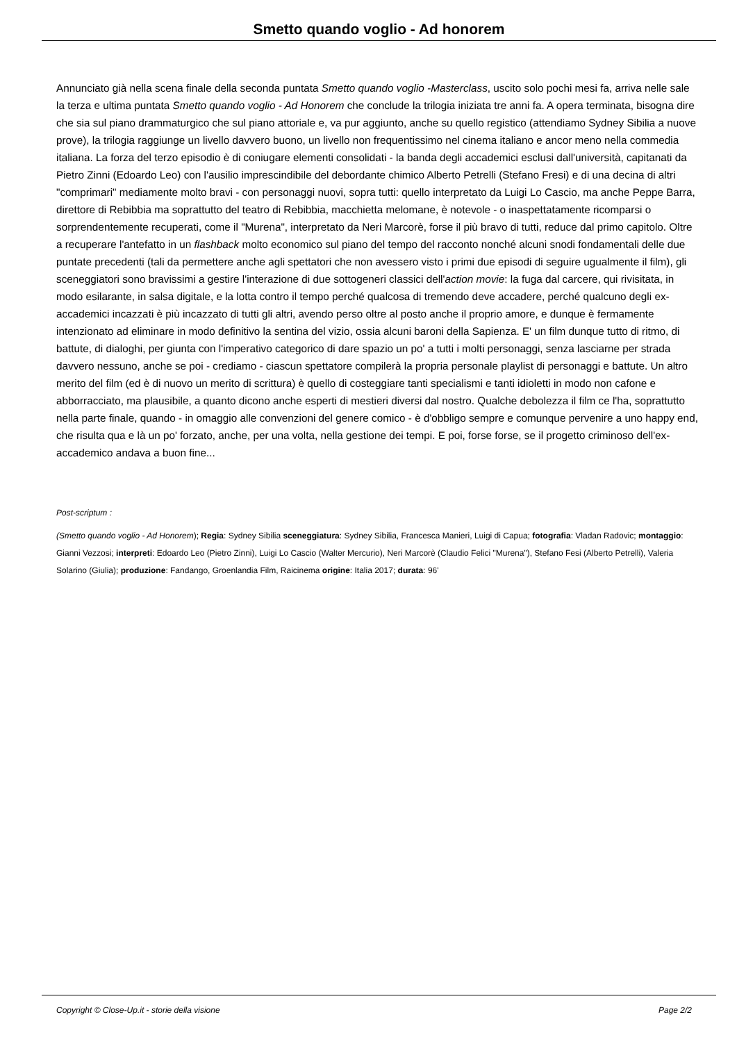Smetto quando voglio - Ad honorem
Annunciato già nella scena finale della seconda puntata Smetto quando voglio -Masterclass, uscito solo pochi mesi fa, arriva nelle sale la terza e ultima puntata Smetto quando voglio - Ad Honorem che conclude la trilogia iniziata tre anni fa. A opera terminata, bisogna dire che sia sul piano drammaturgico che sul piano attoriale e, va pur aggiunto, anche su quello registico (attendiamo Sydney Sibilia a nuove prove), la trilogia raggiunge un livello davvero buono, un livello non frequentissimo nel cinema italiano e ancor meno nella commedia italiana. La forza del terzo episodio è di coniugare elementi consolidati - la banda degli accademici esclusi dall'università, capitanati da Pietro Zinni (Edoardo Leo) con l'ausilio imprescindibile del debordante chimico Alberto Petrelli (Stefano Fresi) e di una decina di altri "comprimari" mediamente molto bravi - con personaggi nuovi, sopra tutti: quello interpretato da Luigi Lo Cascio, ma anche Peppe Barra, direttore di Rebibbia ma soprattutto del teatro di Rebibbia, macchietta melomane, è notevole - o inaspettatamente ricomparsi o sorprendentemente recuperati, come il "Murena", interpretato da Neri Marcorè, forse il più bravo di tutti, reduce dal primo capitolo. Oltre a recuperare l'antefatto in un flashback molto economico sul piano del tempo del racconto nonché alcuni snodi fondamentali delle due puntate precedenti (tali da permettere anche agli spettatori che non avessero visto i primi due episodi di seguire ugualmente il film), gli sceneggiatori sono bravissimi a gestire l'interazione di due sottogeneri classici dell'action movie: la fuga dal carcere, qui rivisitata, in modo esilarante, in salsa digitale, e la lotta contro il tempo perché qualcosa di tremendo deve accadere, perché qualcuno degli ex-accademici incazzati è più incazzato di tutti gli altri, avendo perso oltre al posto anche il proprio amore, e dunque è fermamente intenzionato ad eliminare in modo definitivo la sentina del vizio, ossia alcuni baroni della Sapienza. E' un film dunque tutto di ritmo, di battute, di dialoghi, per giunta con l'imperativo categorico di dare spazio un po' a tutti i molti personaggi, senza lasciarne per strada davvero nessuno, anche se poi - crediamo - ciascun spettatore compilerà la propria personale playlist di personaggi e battute. Un altro merito del film (ed è di nuovo un merito di scrittura) è quello di costeggiare tanti specialismi e tanti idioletti in modo non cafone e abborracciato, ma plausibile, a quanto dicono anche esperti di mestieri diversi dal nostro. Qualche debolezza il film ce l'ha, soprattutto nella parte finale, quando - in omaggio alle convenzioni del genere comico - è d'obbligo sempre e comunque pervenire a uno happy end, che risulta qua e là un po' forzato, anche, per una volta, nella gestione dei tempi. E poi, forse forse, se il progetto criminoso dell'ex-accademico andava a buon fine...
Post-scriptum :
(Smetto quando voglio - Ad Honorem); Regia: Sydney Sibilia sceneggiatura: Sydney Sibilia, Francesca Manieri, Luigi di Capua; fotografia: Vladan Radovic; montaggio: Gianni Vezzosi; interpreti: Edoardo Leo (Pietro Zinni), Luigi Lo Cascio (Walter Mercurio), Neri Marcorè (Claudio Felici "Murena"), Stefano Fesi (Alberto Petrelli), Valeria Solarino (Giulia); produzione: Fandango, Groenlandia Film, Raicinema origine: Italia 2017; durata: 96'
Copyright © Close-Up.it - storie della visione Page 2/2